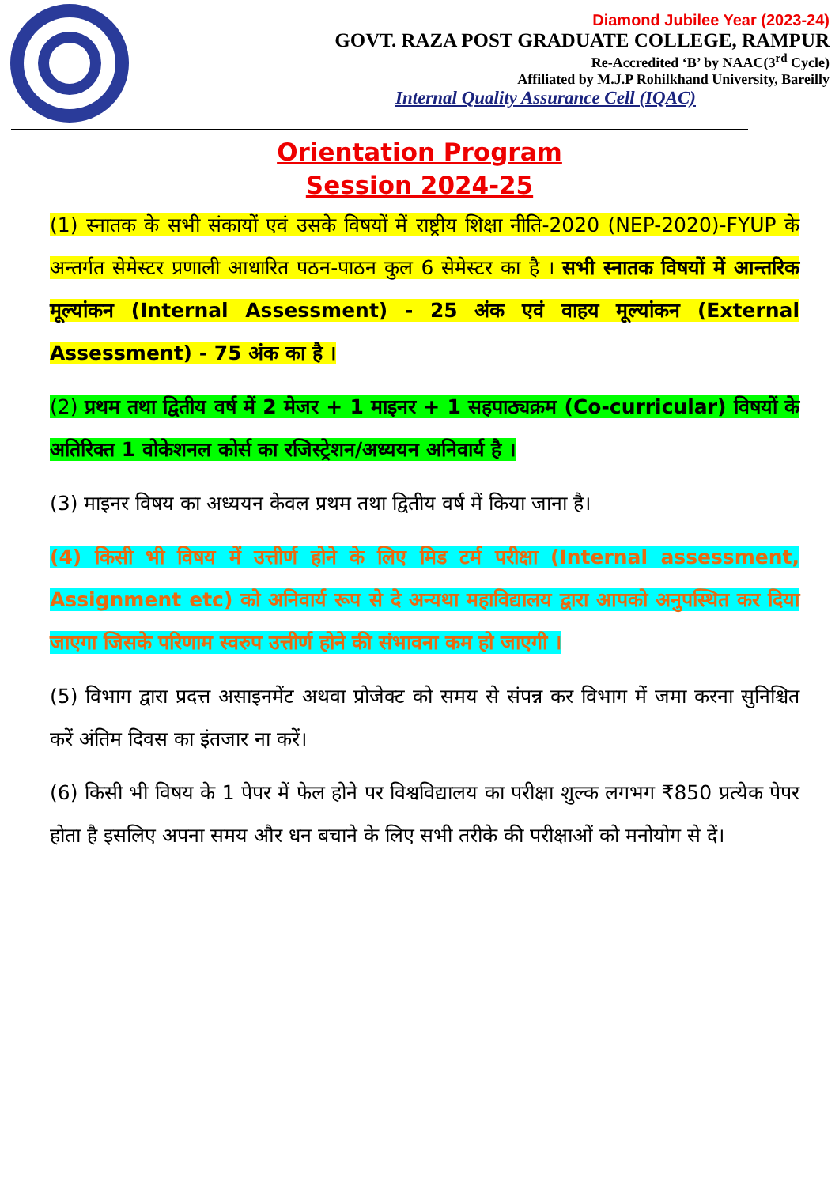Diamond Jubilee Year (2023-24)
GOVT. RAZA POST GRADUATE COLLEGE, RAMPUR
Re-Accredited ‘B’ by NAAC(3<sup>rd</sup> Cycle)
Affiliated by M.J.P Rohilkhand University, Bareilly
Internal Quality Assurance Cell (IQAC)
Orientation Program
Session 2024-25
(1) स्नातक के सभी संकायों एवं उसके विषयों में राष्ट्रीय शिक्षा नीति-2020 (NEP-2020)-FYUP के अन्तर्गत सेमेस्टर प्रणाली आधारित पठन-पाठन कुल 6 सेमेस्टर का है । सभी स्नातक विषयों में आन्तरिक मूल्यांकन (Internal Assessment) - 25 अंक एवं वाहय मूल्यांकन (External Assessment) - 75 अंक का है ।
(2) प्रथम तथा द्वितीय वर्ष में 2 मेजर + 1 माइनर + 1 सहपाठ्यक्रम (Co-curricular) विषयों के अतिरिक्त 1 वोकेशनल कोर्स का रजिस्ट्रेशन/अध्ययन अनिवार्य है ।
(3) माइनर विषय का अध्ययन केवल प्रथम तथा द्वितीय वर्ष में किया जाना है।
(4) किसी भी विषय में उत्तीर्ण होने के लिए मिड टर्म परीक्षा (Internal assessment, Assignment etc) को अनिवार्य रूप से दे अन्यथा महाविद्यालय द्वारा आपको अनुपस्थित कर दिया जाएगा जिसके परिणाम स्वरुप उत्तीर्ण होने की संभावना कम हो जाएगी ।
(5) विभाग द्वारा प्रदत्त असाइनमेंट अथवा प्रोजेक्ट को समय से संपन्न कर विभाग में जमा करना सुनिश्चित करें अंतिम दिवस का इंतजार ना करें।
(6) किसी भी विषय के 1 पेपर में फेल होने पर विश्वविद्यालय का परीक्षा शुल्क लगभग ₹850 प्रत्येक पेपर होता है इसलिए अपना समय और धन बचाने के लिए सभी तरीके की परीक्षाओं को मनोयोग से दें।